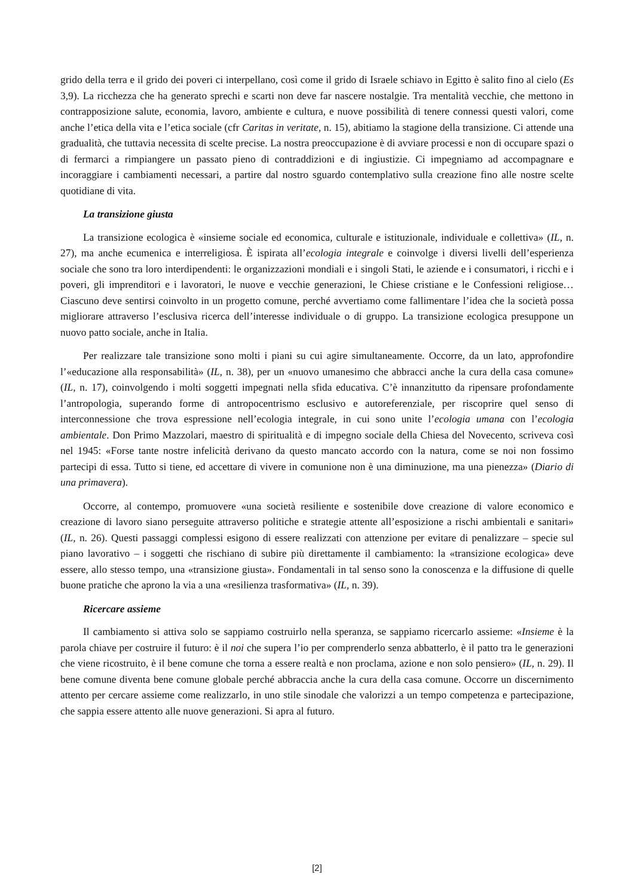grido della terra e il grido dei poveri ci interpellano, così come il grido di Israele schiavo in Egitto è salito fino al cielo (Es 3,9). La ricchezza che ha generato sprechi e scarti non deve far nascere nostalgie. Tra mentalità vecchie, che mettono in contrapposizione salute, economia, lavoro, ambiente e cultura, e nuove possibilità di tenere connessi questi valori, come anche l’etica della vita e l’etica sociale (cfr Caritas in veritate, n. 15), abitiamo la stagione della transizione. Ci attende una gradualità, che tuttavia necessita di scelte precise. La nostra preoccupazione è di avviare processi e non di occupare spazi o di fermarci a rimpiangere un passato pieno di contraddizioni e di ingiustizie. Ci impegniamo ad accompagnare e incoraggiare i cambiamenti necessari, a partire dal nostro sguardo contemplativo sulla creazione fino alle nostre scelte quotidiane di vita.
La transizione giusta
La transizione ecologica è «insieme sociale ed economica, culturale e istituzionale, individuale e collettiva» (IL, n. 27), ma anche ecumenica e interreligiosa. È ispirata all’ecologia integrale e coinvolge i diversi livelli dell’esperienza sociale che sono tra loro interdipendenti: le organizzazioni mondiali e i singoli Stati, le aziende e i consumatori, i ricchi e i poveri, gli imprenditori e i lavoratori, le nuove e vecchie generazioni, le Chiese cristiane e le Confessioni religiose… Ciascuno deve sentirsi coinvolto in un progetto comune, perché avvertiamo come fallimentare l’idea che la società possa migliorare attraverso l’esclusiva ricerca dell’interesse individuale o di gruppo. La transizione ecologica presuppone un nuovo patto sociale, anche in Italia.
Per realizzare tale transizione sono molti i piani su cui agire simultaneamente. Occorre, da un lato, approfondire l’«educazione alla responsabilità» (IL, n. 38), per un «nuovo umanesimo che abbracci anche la cura della casa comune» (IL, n. 17), coinvolgendo i molti soggetti impegnati nella sfida educativa. C’è innanzitutto da ripensare profondamente l’antropologia, superando forme di antropocentrismo esclusivo e autoreferenziale, per riscoprire quel senso di interconnessione che trova espressione nell’ecologia integrale, in cui sono unite l’ecologia umana con l’ecologia ambientale. Don Primo Mazzolari, maestro di spiritualità e di impegno sociale della Chiesa del Novecento, scriveva così nel 1945: «Forse tante nostre infelicità derivano da questo mancato accordo con la natura, come se noi non fossimo partecipi di essa. Tutto si tiene, ed accettare di vivere in comunione non è una diminuzione, ma una pienezza» (Diario di una primavera).
Occorre, al contempo, promuovere «una società resiliente e sostenibile dove creazione di valore economico e creazione di lavoro siano perseguite attraverso politiche e strategie attente all’esposizione a rischi ambientali e sanitari» (IL, n. 26). Questi passaggi complessi esigono di essere realizzati con attenzione per evitare di penalizzare – specie sul piano lavorativo – i soggetti che rischiano di subire più direttamente il cambiamento: la «transizione ecologica» deve essere, allo stesso tempo, una «transizione giusta». Fondamentali in tal senso sono la conoscenza e la diffusione di quelle buone pratiche che aprono la via a una «resilienza trasformativa» (IL, n. 39).
Ricercare assieme
Il cambiamento si attiva solo se sappiamo costruirlo nella speranza, se sappiamo ricercarlo assieme: «Insieme è la parola chiave per costruire il futuro: è il noi che supera l’io per comprenderlo senza abbatterlo, è il patto tra le generazioni che viene ricostruito, è il bene comune che torna a essere realtà e non proclama, azione e non solo pensiero» (IL, n. 29). Il bene comune diventa bene comune globale perché abbraccia anche la cura della casa comune. Occorre un discernimento attento per cercare assieme come realizzarlo, in uno stile sinodale che valorizzi a un tempo competenza e partecipazione, che sappia essere attento alle nuove generazioni. Si apra al futuro.
[2]